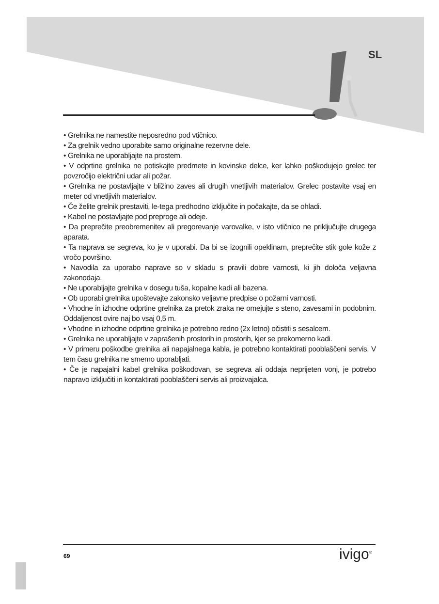SL
• Grelnika ne namestite neposredno pod vtičnico.
• Za grelnik vedno uporabite samo originalne rezervne dele.
• Grelnika ne uporabljajte na prostem.
• V odprtine grelnika ne potiskajte predmete in kovinske delce, ker lahko poškodujejo grelec ter povzročijo električni udar ali požar.
• Grelnika ne postavljajte v bližino zaves ali drugih vnetljivih materialov. Grelec postavite vsaj en meter od vnetljivih materialov.
• Če želite grelnik prestaviti, le-tega predhodno izključite in počakajte, da se ohladi.
• Kabel ne postavljajte pod preproge ali odeje.
• Da preprečite preobremenitev ali pregorevanje varovalke, v isto vtičnico ne priključujte drugega aparata.
• Ta naprava se segreva, ko je v uporabi. Da bi se izognili opeklinam, preprečite stik gole kože z vročo površino.
• Navodila za uporabo naprave so v skladu s pravili dobre varnosti, ki jih določa veljavna zakonodaja.
• Ne uporabljajte grelnika v dosegu tuša, kopalne kadi ali bazena.
• Ob uporabi grelnika upoštevajte zakonsko veljavne predpise o požarni varnosti.
• Vhodne in izhodne odprtine grelnika za pretok zraka ne omejujte s steno, zavesami in podobnim. Oddaljenost ovire naj bo vsaj 0,5 m.
• Vhodne in izhodne odprtine grelnika je potrebno redno (2x letno) očistiti s sesalcem.
• Grelnika ne uporabljajte v zaprašenih prostorih in prostorih, kjer se prekomerno kadi.
• V primeru poškodbe grelnika ali napajalnega kabla, je potrebno kontaktirati pooblaščeni servis. V tem času grelnika ne smemo uporabljati.
• Če je napajalni kabel grelnika poškodovan, se segreva ali oddaja neprijeten vonj, je potrebo napravo izključiti in kontaktirati pooblaščeni servis ali proizvajalca.
69 ivigo<sup>®</sup>